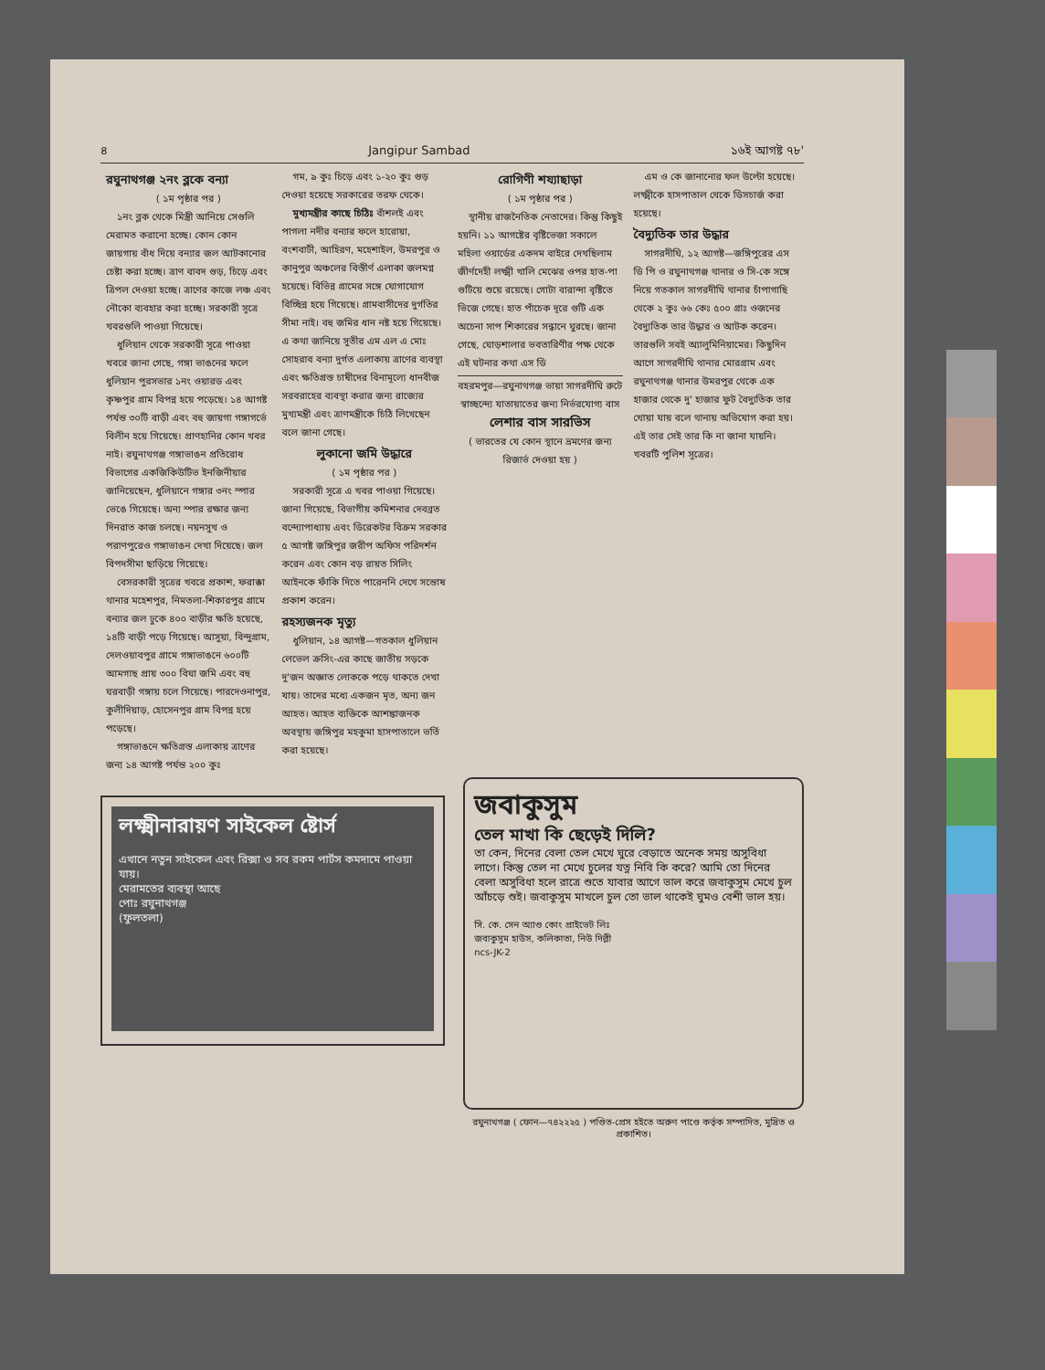৪ Jangipur Sambad ১৬ই আগষ্ট ৭৮'
রঘুনাথগঞ্জ ২নং ব্লকে বন্যা
( ১ম পৃষ্ঠার পর )
১নং ব্লক থেকে মিস্ত্রী আনিয়ে সেগুলি মেরামত করানো হচ্ছে। কোন কোন জায়গায় বাঁধ দিয়ে বন্যার জল আটকানোর চেষ্টা করা হচ্ছে। ত্রাণ বাবদ গুড়, চিড়ে এবং ত্রিপল দেওয়া হচ্ছে। ত্রাণের কাজে লঞ্চ এবং নৌকো ব্যবহার করা হচ্ছে। সরকারী সূত্রে খবরগুলি পাওয়া গিয়েছে।
ধুলিয়ান থেকে সরকারী সূত্রে পাওয়া খবরে জানা গেছে, গঙ্গা ভাঙনের ফলে ধুলিয়ান পুরসভার ১নং ওয়ারড এবং কৃষ্ণপুর গ্রাম বিপন্ন হয়ে পড়েছে। ১৪ আগষ্ট পর্যন্ত ৩০টি বাড়ী এবং বহু জায়গা গঙ্গাগর্ভে বিলীন হয়ে গিয়েছে। প্রাণহানির কোন খবর নাই। রঘুনাথগঞ্জ গঙ্গাভাঙন প্রতিরোধ বিভাগের একজিকিউটিভ ইনজিনীয়ার জানিয়েছেন, ধুলিয়ানে গঙ্গার ৩নং স্পার ভেঙে গিয়েছে। অন্য স্পার রক্ষার জন্য দিনরাত কাজ চলছে। নয়নসুখ ও পরাণপুরেও গঙ্গাভাঙন দেখা দিয়েছে। জল বিপদসীমা ছাড়িয়ে গিয়েছে।
বেসরকারী সূত্রের খবরে প্রকাশ, ফরাক্কা থানার মহেশপুর, নিমতলা-শিকারপুর গ্রামে বন্যার জল ঢুকে ৪০০ বাড়ীর ক্ষতি হয়েছে, ১৪টি বাড়ী পড়ে গিয়েছে। আসুয়া, বিন্দুগ্রাম, দেলওয়াবপুর গ্রামে গঙ্গাভাঙনে ৬০০টি আমগাছ প্রায় ৩০০ বিঘা জমি এবং বহু ঘরবাড়ী গঙ্গায় চলে গিয়েছে। পারদেওনাপুর, কুলীদিয়াড়, হোসেনপুর গ্রাম বিপন্ন হয়ে পড়েছে।
গঙ্গাভাঙনে ক্ষতিগ্রস্ত এলাকায় ত্রাণের জন্য ১৪ আগষ্ট পর্যন্ত ২০০ কুঃ
গম, ৯ কুঃ চিড়ে এবং ১-২০ কুঃ গুড় দেওয়া হয়েছে সরকারের তরফ থেকে।
মুখ্যমন্ত্রীর কাছে চিঠিঃ বাঁশলই এবং পাগলা নদীর বন্যার ফলে হারোয়া, বংশবাটী, আহিরণ, মহেশাইল, উমরপুর ও কানুপুর অঞ্চলের বিস্তীর্ণ এলাকা জলমগ্ন হয়েছে। বিভিন্ন গ্রামের সঙ্গে যোগাযোগ বিচ্ছিন্ন হয়ে গিয়েছে। গ্রামবাসীদের দুর্গতির সীমা নাই। বহু জমির ধান নষ্ট হয়ে গিয়েছে। এ কথা জানিয়ে সুতীর এম এল এ মোঃ সোহরাব বন্যা দুর্গত এলাকায় ত্রাণের ব্যবস্থা এবং ক্ষতিগ্রস্ত চাষীদের বিনামূল্যে ধানবীজ সরবরাহের ব্যবস্থা করার জন্য রাজ্যের মুখ্যমন্ত্রী এবং ত্রাণমন্ত্রীকে চিঠি লিখেছেন বলে জানা গেছে।
লুকানো জমি উদ্ধারে
( ১ম পৃষ্ঠার পর )
সরকারী সূত্রে এ খবর পাওয়া গিয়েছে। জানা গিয়েছে, বিভাগীয় কমিশনার দেবব্রত বন্দ্যোপাধ্যায় এবং ডিরেকটর বিক্রম সরকার ৫ আগষ্ট জঙ্গিপুর জরীপ অফিস পরিদর্শন করেন এবং কোন বড় রায়ত সিলিং আইনকে ফাঁকি দিতে পারেননি দেখে সন্তোষ প্রকাশ করেন।
রহস্যজনক মৃত্যু
ধুলিয়ান, ১৪ আগষ্ট—গতকাল ধুলিয়ান লেভেল ক্রসিং-এর কাছে জাতীয় সড়কে দু'জন অজ্ঞাত লোককে পড়ে থাকতে দেখা যায়। তাদের মধ্যে একজন মৃত, অন্য জন আহত। আহত ব্যক্তিকে আশঙ্কাজনক অবস্থায় জঙ্গিপুর মহকুমা হাসপাতালে ভর্তি করা হয়েছে।
রোগিণী শয্যাছাড়া
( ১ম পৃষ্ঠার পর )
স্থানীয় রাজনৈতিক নেতাদের। কিন্তু কিছুই হয়নি। ১১ আগষ্টের বৃষ্টিভেজা সকালে মহিলা ওয়ার্ডের একদম বাইরে দেখছিলাম জীর্ণদেহী লক্ষ্মী খালি মেঝের ওপর হাত-পা গুটিয়ে শুয়ে রয়েছে। গোটা বারান্দা বৃষ্টিতে ভিজে গেছে। হাত পাঁচেক দূরে গুটি এক অচেনা সাপ শিকারের সন্ধানে ঘুরছে। জানা গেছে, ঘোড়শালার ভবতারিণীর পক্ষ থেকে এই ঘটনার কথা এস ডি
বহরমপুর—রঘুনাথগঞ্জ ভায়া সাগরদীঘি রুটে স্বাচ্ছন্দ্যে যাতায়াতের জন্য নির্ভরযোগ্য বাস
লেশার বাস সারভিস
( ভারতের যে কোন স্থানে ভ্রমণের জন্য রিজার্ভ দেওয়া হয় )
এম ও কে জানানোর ফল উল্টো হয়েছে। লক্ষ্মীকে হাসপাতাল থেকে ডিসচার্জ করা হয়েছে।
বৈদ্যুতিক তার উদ্ধার
সাগরদীঘি, ১২ আগষ্ট—জঙ্গিপুরের এস ডি পি ও রঘুনাথগঞ্জ থানার ও সি-কে সঙ্গে নিয়ে গতকাল সাগরদীঘি থানার চাঁপাগাছি থেকে ২ কুঃ ৬৬ কেঃ ৫০০ গ্রাঃ ওজনের বৈদ্যুতিক তার উদ্ধার ও আটক করেন। তারগুলি সবই অ্যালুমিনিয়ামের। কিছুদিন আগে সাগরদীঘি থানার মোরগ্রাম এবং রঘুনাথগঞ্জ থানার উমরপুর থেকে এক হাজার থেকে দু' হাজার ফুট বৈদ্যুতিক তার খোয়া যায় বলে থানায় অভিযোগ করা হয়। এই তার সেই তার কি না জানা যায়নি। খবরটি পুলিশ সূত্রের।
লক্ষ্মীনারায়ণ সাইকেল ষ্টোর্স
এখানে নতুন সাইকেল এবং রিক্সা ও সব রকম পার্টস কমদামে পাওয়া যায়।
মেরামতের ব্যবস্থা আছে
পোঃ রঘুনাথগঞ্জ
(ফুলতলা)
জবাকুসুম
তেল মাখা কি ছেড়েই দিলি?
তা কেন, দিনের বেলা তেল মেখে ঘুরে বেড়াতে অনেক সময় অসুবিধা লাগে। কিন্তু তেল না মেখে চুলের যত্ন নিবি কি করে? আমি তো দিনের বেলা অসুবিধা হলে রাত্রে শুতে যাবার আগে ভাল করে জবাকুসুম মেখে চুল আঁচড়ে শুই। জবাকুসুম মাখলে চুল তো ভাল থাকেই ঘুমও বেশী ভাল হয়।
সি. কে. সেন অ্যাণ্ড কোং প্রাইভেট লিঃ
জবাকুসুম হাউস, কলিকাতা, নিউ দিল্লী
ncs-JK-2
রঘুনাথগঞ্জ ( ফোন—৭৪২২২৫ ) পণ্ডিত-প্রেস হইতে অরুণ পাণ্ডে কর্তৃক সম্পাদিত, মুদ্রিত ও প্রকাশিত।